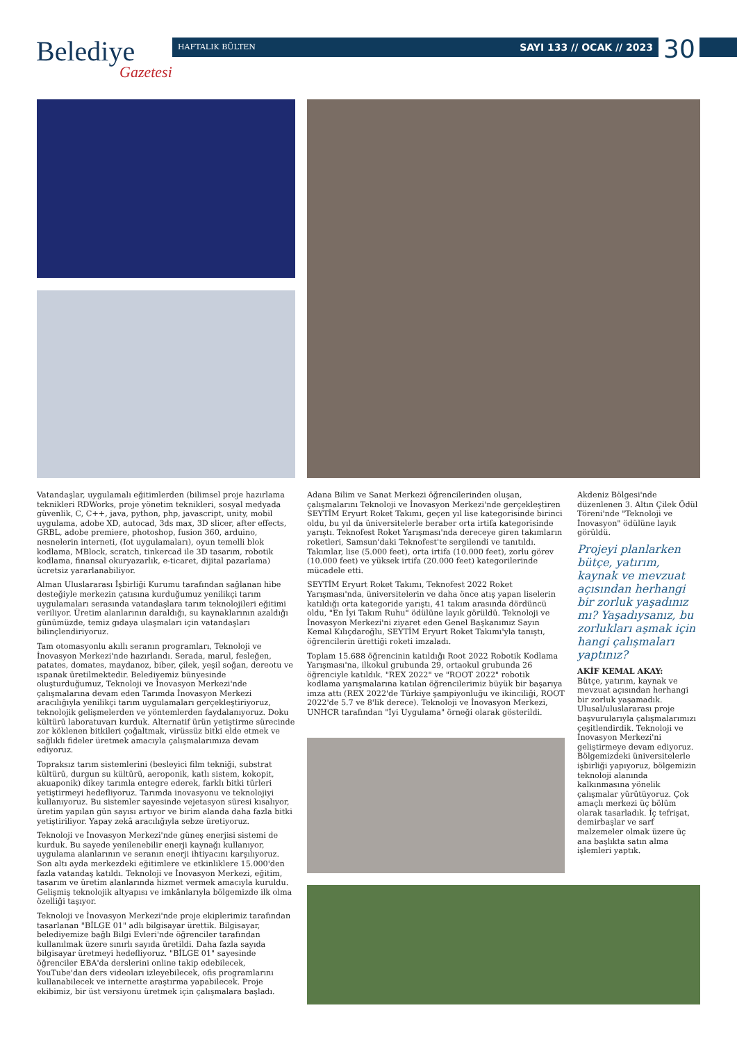Belediye
Gazetesi
HAFTALIK BÜLTEN SAYI 133 // OCAK // 2023 30
Vatandaşlar, uygulamalı eğitimlerden (bilimsel proje hazırlama teknikleri RDWorks, proje yönetim teknikleri, sosyal medyada güvenlik, C, C++, java, python, php, javascript, unity, mobil uygulama, adobe XD, autocad, 3ds max, 3D slicer, after effects, GRBL, adobe premiere, photoshop, fusion 360, arduino, nesnelerin interneti, (Iot uygulamaları), oyun temelli blok kodlama, MBlock, scratch, tinkercad ile 3D tasarım, robotik kodlama, finansal okuryazarlık, e-ticaret, dijital pazarlama) ücretsiz yararlanabiliyor.
Alman Uluslararası İşbirliği Kurumu tarafından sağlanan hibe desteğiyle merkezin çatısına kurduğumuz yenilikçi tarım uygulamaları serasında vatandaşlara tarım teknolojileri eğitimi veriliyor. Üretim alanlarının daraldığı, su kaynaklarının azaldığı günümüzde, temiz gıdaya ulaşmaları için vatandaşları bilinçlendiriyoruz.
Tam otomasyonlu akıllı seranın programları, Teknoloji ve İnovasyon Merkezi'nde hazırlandı. Serada, marul, fesleğen, patates, domates, maydanoz, biber, çilek, yeşil soğan, dereotu ve ıspanak üretilmektedir. Belediyemiz bünyesinde oluşturduğumuz, Teknoloji ve İnovasyon Merkezi'nde çalışmalarına devam eden Tarımda İnovasyon Merkezi aracılığıyla yenilikçi tarım uygulamaları gerçekleştiriyoruz, teknolojik gelişmelerden ve yöntemlerden faydalanıyoruz. Doku kültürü laboratuvarı kurduk. Alternatif ürün yetiştirme sürecinde zor köklenen bitkileri çoğaltmak, virüssüz bitki elde etmek ve sağlıklı fideler üretmek amacıyla çalışmalarımıza devam ediyoruz.
Topraksız tarım sistemlerini (besleyici film tekniği, substrat kültürü, durgun su kültürü, aeroponik, katlı sistem, kokopit, akuaponik) dikey tarımla entegre ederek, farklı bitki türleri yetiştirmeyi hedefliyoruz. Tarımda inovasyonu ve teknolojiyi kullanıyoruz. Bu sistemler sayesinde vejetasyon süresi kısalıyor, üretim yapılan gün sayısı artıyor ve birim alanda daha fazla bitki yetiştiriliyor. Yapay zekâ aracılığıyla sebze üretiyoruz.
Teknoloji ve İnovasyon Merkezi'nde güneş enerjisi sistemi de kurduk. Bu sayede yenilenebilir enerji kaynağı kullanıyor, uygulama alanlarının ve seranın enerji ihtiyacını karşılıyoruz. Son altı ayda merkezdeki eğitimlere ve etkinliklere 15.000'den fazla vatandaş katıldı. Teknoloji ve İnovasyon Merkezi, eğitim, tasarım ve üretim alanlarında hizmet vermek amacıyla kuruldu. Gelişmiş teknolojik altyapısı ve imkânlarıyla bölgemizde ilk olma özelliği taşıyor.
Teknoloji ve İnovasyon Merkezi'nde proje ekiplerimiz tarafından tasarlanan "BİLGE 01" adlı bilgisayar ürettik. Bilgisayar, belediyemize bağlı Bilgi Evleri'nde öğrenciler tarafından kullanılmak üzere sınırlı sayıda üretildi. Daha fazla sayıda bilgisayar üretmeyi hedefliyoruz. "BİLGE 01" sayesinde öğrenciler EBA'da derslerini online takip edebilecek, YouTube'dan ders videoları izleyebilecek, ofis programlarını kullanabilecek ve internette araştırma yapabilecek. Proje ekibimiz, bir üst versiyonu üretmek için çalışmalara başladı.
Adana Bilim ve Sanat Merkezi öğrencilerinden oluşan, çalışmalarını Teknoloji ve İnovasyon Merkezi'nde gerçekleştiren SEYTİM Eryurt Roket Takımı, geçen yıl lise kategorisinde birinci oldu, bu yıl da üniversitelerle beraber orta irtifa kategorisinde yarıştı. Teknofest Roket Yarışması'nda dereceye giren takımların roketleri, Samsun'daki Teknofest'te sergilendi ve tanıtıldı. Takımlar, lise (5.000 feet), orta irtifa (10.000 feet), zorlu görev (10.000 feet) ve yüksek irtifa (20.000 feet) kategorilerinde mücadele etti.
SEYTİM Eryurt Roket Takımı, Teknofest 2022 Roket Yarışması'nda, üniversitelerin ve daha önce atış yapan liselerin katıldığı orta kategoride yarıştı, 41 takım arasında dördüncü oldu, "En İyi Takım Ruhu" ödülüne layık görüldü. Teknoloji ve İnovasyon Merkezi'ni ziyaret eden Genel Başkanımız Sayın Kemal Kılıçdaroğlu, SEYTİM Eryurt Roket Takımı'yla tanıştı, öğrencilerin ürettiği roketi imzaladı.
Toplam 15.688 öğrencinin katıldığı Root 2022 Robotik Kodlama Yarışması'na, ilkokul grubunda 29, ortaokul grubunda 26 öğrenciyle katıldık. "REX 2022" ve "ROOT 2022" robotik kodlama yarışmalarına katılan öğrencilerimiz büyük bir başarıya imza attı (REX 2022'de Türkiye şampiyonluğu ve ikinciliği, ROOT 2022'de 5.7 ve 8'lik derece). Teknoloji ve İnovasyon Merkezi, UNHCR tarafından "İyi Uygulama" örneği olarak gösterildi.
Akdeniz Bölgesi'nde düzenlenen 3. Altın Çilek Ödül Töreni'nde "Teknoloji ve İnovasyon" ödülüne layık görüldü.
Projeyi planlarken bütçe, yatırım, kaynak ve mevzuat açısından herhangi bir zorluk yaşadınız mı? Yaşadıysanız, bu zorlukları aşmak için hangi çalışmaları yaptınız?
AKİF KEMAL AKAY:
Bütçe, yatırım, kaynak ve mevzuat açısından herhangi bir zorluk yaşamadık. Ulusal/uluslararası proje başvurularıyla çalışmalarımızı çeşitlendirdik. Teknoloji ve İnovasyon Merkezi'ni geliştirmeye devam ediyoruz. Bölgemizdeki üniversitelerle işbirliği yapıyoruz, bölgemizin teknoloji alanında kalkınmasına yönelik çalışmalar yürütüyoruz. Çok amaçlı merkezi üç bölüm olarak tasarladık. İç tefrişat, demirbaşlar ve sarf malzemeler olmak üzere üç ana başlıkta satın alma işlemleri yaptık.